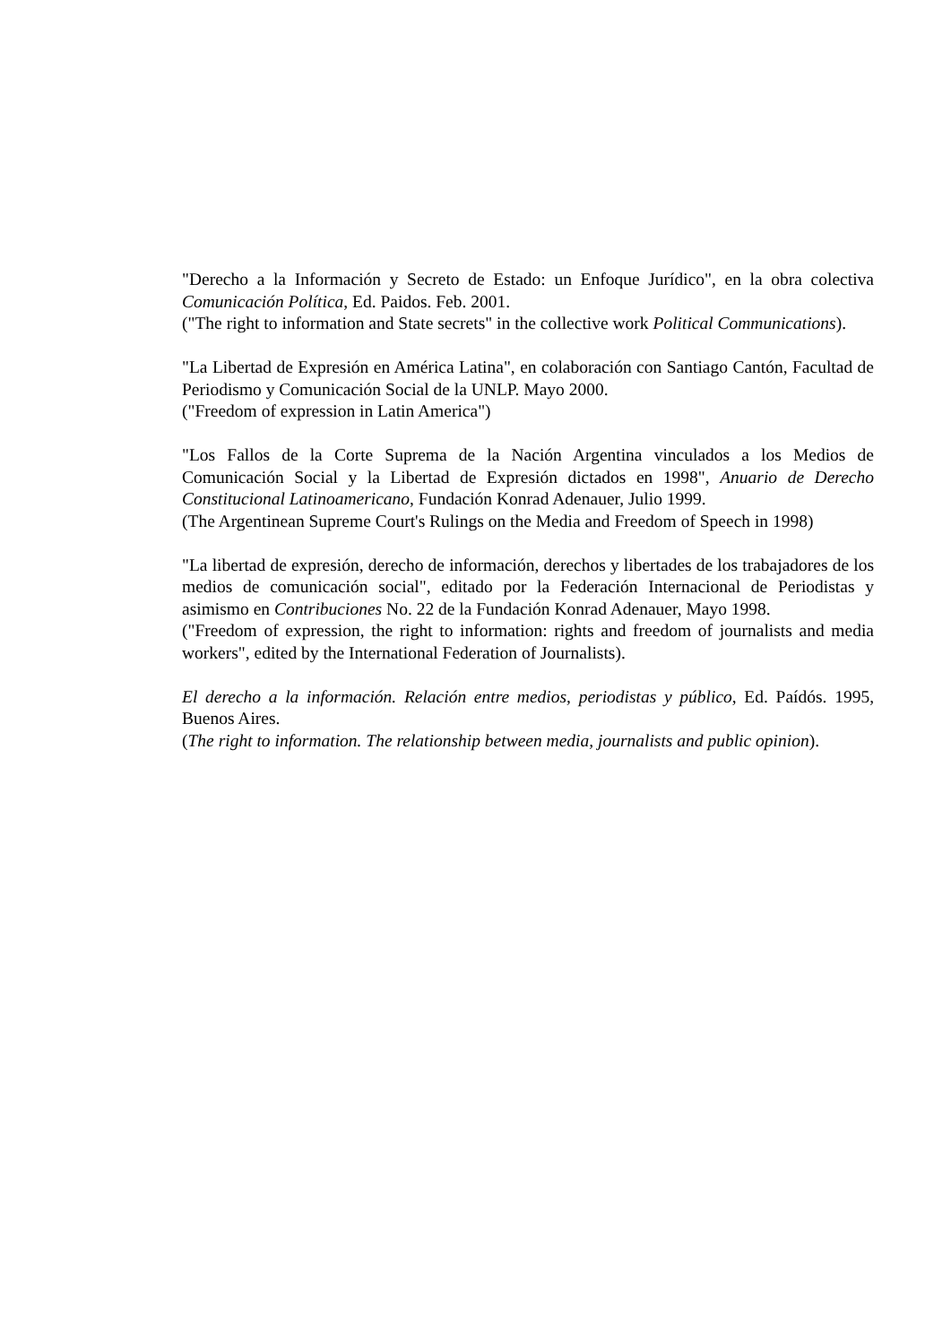"Derecho a la Información y Secreto de Estado: un Enfoque Jurídico", en la obra colectiva Comunicación Política, Ed. Paidos. Feb. 2001.
("The right to information and State secrets" in the collective work Political Communications).
"La Libertad de Expresión en América Latina", en colaboración con Santiago Cantón, Facultad de Periodismo y Comunicación Social de la UNLP. Mayo 2000.
("Freedom of expression in Latin America")
"Los Fallos de la Corte Suprema de la Nación Argentina vinculados a los Medios de Comunicación Social y la Libertad de Expresión dictados en 1998", Anuario de Derecho Constitucional Latinoamericano, Fundación Konrad Adenauer, Julio 1999.
(The Argentinean Supreme Court's Rulings on the Media and Freedom of Speech in 1998)
"La libertad de expresión, derecho de información, derechos y libertades de los trabajadores de los medios de comunicación social", editado por la Federación Internacional de Periodistas y asimismo en Contribuciones No. 22 de la Fundación Konrad Adenauer, Mayo 1998.
("Freedom of expression, the right to information: rights and freedom of journalists and media workers", edited by the International Federation of Journalists).
El derecho a la información. Relación entre medios, periodistas y público, Ed. Paídós. 1995, Buenos Aires.
(The right to information. The relationship between media, journalists and public opinion).